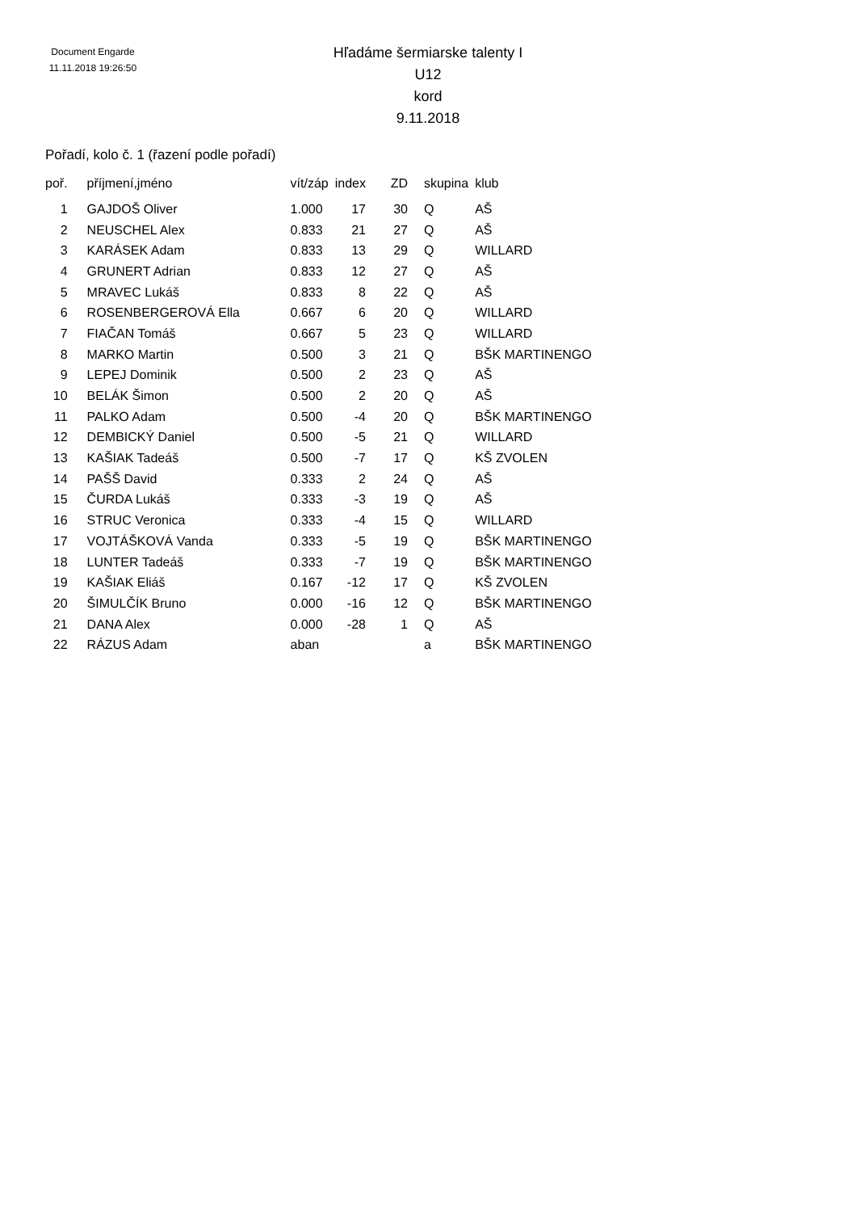Document Engarde
11.11.2018 19:26:50
Hľadáme šermiarske talenty I
U12
kord
9.11.2018
Pořadí, kolo č. 1 (řazení podle pořadí)
| poř. | příjmení,jméno | vít/záp | index | ZD | skupina | klub |
| --- | --- | --- | --- | --- | --- | --- |
| 1 | GAJDOŠ Oliver | 1.000 | 17 | 30 | Q | AŠ |
| 2 | NEUSCHEL Alex | 0.833 | 21 | 27 | Q | AŠ |
| 3 | KARÁSEK Adam | 0.833 | 13 | 29 | Q | WILLARD |
| 4 | GRUNERT Adrian | 0.833 | 12 | 27 | Q | AŠ |
| 5 | MRAVEC Lukáš | 0.833 | 8 | 22 | Q | AŠ |
| 6 | ROSENBERGEROVÁ Ella | 0.667 | 6 | 20 | Q | WILLARD |
| 7 | FIAČAN Tomáš | 0.667 | 5 | 23 | Q | WILLARD |
| 8 | MARKO Martin | 0.500 | 3 | 21 | Q | BŠK MARTINENGO |
| 9 | LEPEJ Dominik | 0.500 | 2 | 23 | Q | AŠ |
| 10 | BELÁK Šimon | 0.500 | 2 | 20 | Q | AŠ |
| 11 | PALKO Adam | 0.500 | -4 | 20 | Q | BŠK MARTINENGO |
| 12 | DEMBICKÝ Daniel | 0.500 | -5 | 21 | Q | WILLARD |
| 13 | KAŠIAK Tadeáš | 0.500 | -7 | 17 | Q | KŠ ZVOLEN |
| 14 | PAŠŠ David | 0.333 | 2 | 24 | Q | AŠ |
| 15 | ČURDA Lukáš | 0.333 | -3 | 19 | Q | AŠ |
| 16 | STRUC Veronica | 0.333 | -4 | 15 | Q | WILLARD |
| 17 | VOJTÁŠKOVÁ Vanda | 0.333 | -5 | 19 | Q | BŠK MARTINENGO |
| 18 | LUNTER Tadeáš | 0.333 | -7 | 19 | Q | BŠK MARTINENGO |
| 19 | KAŠIAK Eliáš | 0.167 | -12 | 17 | Q | KŠ ZVOLEN |
| 20 | ŠIMULČÍK Bruno | 0.000 | -16 | 12 | Q | BŠK MARTINENGO |
| 21 | DANA Alex | 0.000 | -28 | 1 | Q | AŠ |
| 22 | RÁZUS Adam | aban | | | a | BŠK MARTINENGO |